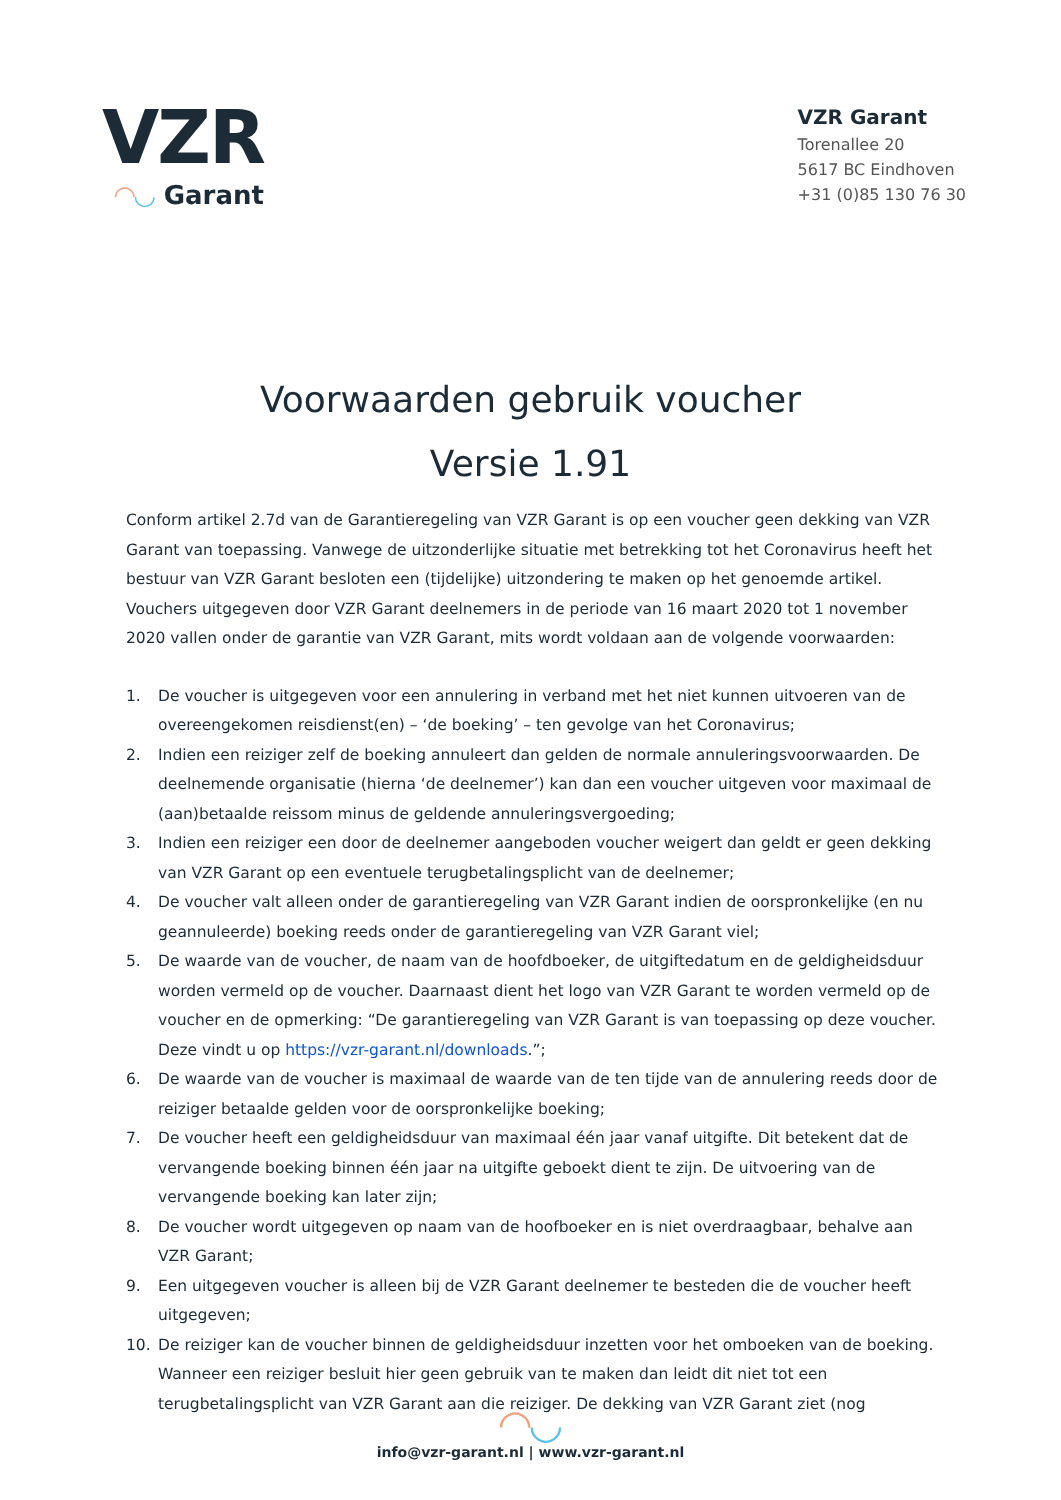VZR
◠◡ Garant
VZR Garant
Torenallee 20
5617 BC Eindhoven
+31 (0)85 130 76 30
Voorwaarden gebruik voucher
Versie 1.91
Conform artikel 2.7d van de Garantieregeling van VZR Garant is op een voucher geen dekking van VZR Garant van toepassing. Vanwege de uitzonderlijke situatie met betrekking tot het Coronavirus heeft het bestuur van VZR Garant besloten een (tijdelijke) uitzondering te maken op het genoemde artikel. Vouchers uitgegeven door VZR Garant deelnemers in de periode van 16 maart 2020 tot 1 november 2020 vallen onder de garantie van VZR Garant, mits wordt voldaan aan de volgende voorwaarden:
1. De voucher is uitgegeven voor een annulering in verband met het niet kunnen uitvoeren van de overeengekomen reisdienst(en) – ‘de boeking’ – ten gevolge van het Coronavirus;
2. Indien een reiziger zelf de boeking annuleert dan gelden de normale annuleringsvoorwaarden. De deelnemende organisatie (hierna ‘de deelnemer’) kan dan een voucher uitgeven voor maximaal de (aan)betaalde reissom minus de geldende annuleringsvergoeding;
3. Indien een reiziger een door de deelnemer aangeboden voucher weigert dan geldt er geen dekking van VZR Garant op een eventuele terugbetalingsplicht van de deelnemer;
4. De voucher valt alleen onder de garantieregeling van VZR Garant indien de oorspronkelijke (en nu geannuleerde) boeking reeds onder de garantieregeling van VZR Garant viel;
5. De waarde van de voucher, de naam van de hoofdboeker, de uitgiftedatum en de geldigheidsduur worden vermeld op de voucher. Daarnaast dient het logo van VZR Garant te worden vermeld op de voucher en de opmerking: “De garantieregeling van VZR Garant is van toepassing op deze voucher. Deze vindt u op https://vzr-garant.nl/downloads.”;
6. De waarde van de voucher is maximaal de waarde van de ten tijde van de annulering reeds door de reiziger betaalde gelden voor de oorspronkelijke boeking;
7. De voucher heeft een geldigheidsduur van maximaal één jaar vanaf uitgifte. Dit betekent dat de vervangende boeking binnen één jaar na uitgifte geboekt dient te zijn. De uitvoering van de vervangende boeking kan later zijn;
8. De voucher wordt uitgegeven op naam van de hoofboeker en is niet overdraagbaar, behalve aan VZR Garant;
9. Een uitgegeven voucher is alleen bij de VZR Garant deelnemer te besteden die de voucher heeft uitgegeven;
10. De reiziger kan de voucher binnen de geldigheidsduur inzetten voor het omboeken van de boeking. Wanneer een reiziger besluit hier geen gebruik van te maken dan leidt dit niet tot een terugbetalingsplicht van VZR Garant aan die reiziger. De dekking van VZR Garant ziet (nog
◠◡
info@vzr-garant.nl | www.vzr-garant.nl